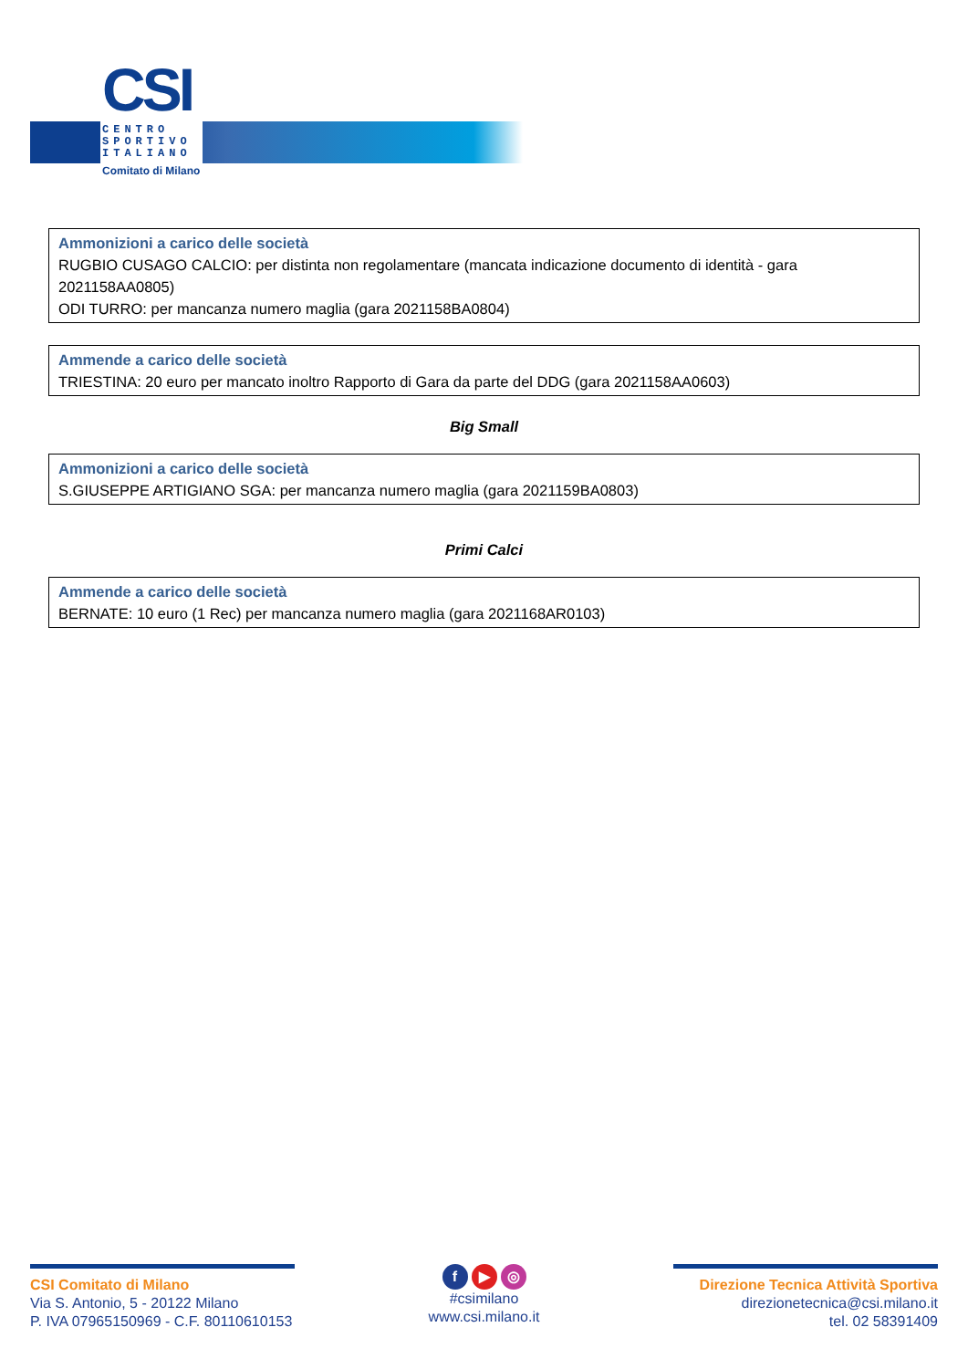CSI
CENTRO
SPORTIVO
ITALIANO
Comitato di Milano
Ammonizioni a carico delle società
RUGBIO CUSAGO CALCIO: per distinta non regolamentare (mancata indicazione documento di identità - gara 2021158AA0805)
ODI TURRO: per mancanza numero maglia (gara 2021158BA0804)
Ammende a carico delle società
TRIESTINA: 20 euro per mancato inoltro Rapporto di Gara da parte del DDG (gara 2021158AA0603)
Big Small
Ammonizioni a carico delle società
S.GIUSEPPE ARTIGIANO SGA: per mancanza numero maglia (gara 2021159BA0803)
Primi Calci
Ammende a carico delle società
BERNATE: 10 euro (1 Rec) per mancanza numero maglia (gara 2021168AR0103)
CSI Comitato di Milano
Via S. Antonio, 5 - 20122 Milano
P. IVA 07965150969 - C.F. 80110610153
f ▶ ◎
#csimilano
www.csi.milano.it
Direzione Tecnica Attività Sportiva
direzionetecnica@csi.milano.it
tel. 02 58391409